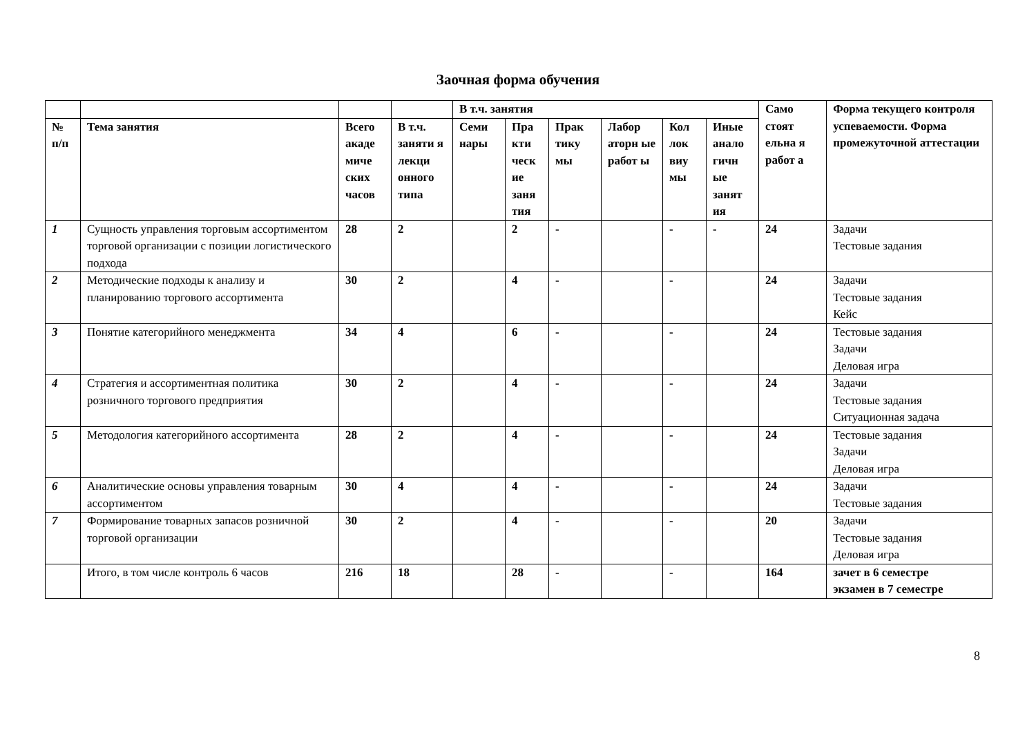Заочная форма обучения
| | | | | В т.ч. занятия | | | | | | Само стоят ельна я работ а | Форма текущего контроля успеваемости. Форма промежуточной аттестации |
| --- | --- | --- | --- | --- | --- | --- | --- | --- | --- | --- | --- |
| № п/п | Тема занятия | Всего акаде миче ских часов | В т.ч. заняти я лекци онного типа | Семи нары | Пра кти ческ ие заня тия | Прак тику мы | Лабор аторн ые работ ы | Кол лок виу мы | Иные анало гичн ые занят ия | | |
| 1 | Сущность управления торговым ассортиментом торговой организации с позиции логистического подхода | 28 | 2 | | 2 | - | | - | - | 24 | Задачи Тестовые задания |
| 2 | Методические подходы к анализу и планированию торгового ассортимента | 30 | 2 | | 4 | - | | - | | 24 | Задачи Тестовые задания Кейс |
| 3 | Понятие категорийного менеджмента | 34 | 4 | | 6 | - | | - | | 24 | Тестовые задания Задачи Деловая игра |
| 4 | Стратегия и ассортиментная политика розничного торгового предприятия | 30 | 2 | | 4 | - | | - | | 24 | Задачи Тестовые задания Ситуационная задача |
| 5 | Методология категорийного ассортимента | 28 | 2 | | 4 | - | | - | | 24 | Тестовые задания Задачи Деловая игра |
| 6 | Аналитические основы управления товарным ассортиментом | 30 | 4 | | 4 | - | | - | | 24 | Задачи Тестовые задания |
| 7 | Формирование товарных запасов розничной торговой организации | 30 | 2 | | 4 | - | | - | | 20 | Задачи Тестовые задания Деловая игра |
| | Итого, в том числе контроль 6 часов | 216 | 18 | | 28 | - | | - | | 164 | зачет в 6 семестре экзамен в 7 семестре |
8